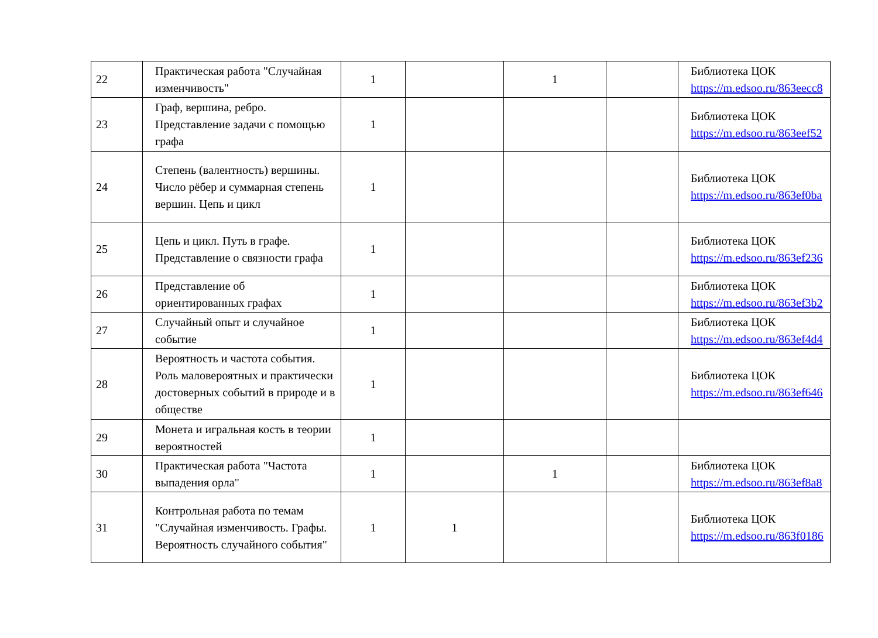| 22 | Практическая работа "Случайная изменчивость" | 1 | | 1 | | Библиотека ЦОК https://m.edsoo.ru/863eecc8 |
| 23 | Граф, вершина, ребро. Представление задачи с помощью графа | 1 | | | | Библиотека ЦОК https://m.edsoo.ru/863eef52 |
| 24 | Степень (валентность) вершины. Число рёбер и суммарная степень вершин. Цепь и цикл | 1 | | | | Библиотека ЦОК https://m.edsoo.ru/863ef0ba |
| 25 | Цепь и цикл. Путь в графе. Представление о связности графа | 1 | | | | Библиотека ЦОК https://m.edsoo.ru/863ef236 |
| 26 | Представление об ориентированных графах | 1 | | | | Библиотека ЦОК https://m.edsoo.ru/863ef3b2 |
| 27 | Случайный опыт и случайное событие | 1 | | | | Библиотека ЦОК https://m.edsoo.ru/863ef4d4 |
| 28 | Вероятность и частота события. Роль маловероятных и практически достоверных событий в природе и в обществе | 1 | | | | Библиотека ЦОК https://m.edsoo.ru/863ef646 |
| 29 | Монета и игральная кость в теории вероятностей | 1 | | | | |
| 30 | Практическая работа "Частота выпадения орла" | 1 | | 1 | | Библиотека ЦОК https://m.edsoo.ru/863ef8a8 |
| 31 | Контрольная работа по темам "Случайная изменчивость. Графы. Вероятность случайного события" | 1 | 1 | | | Библиотека ЦОК https://m.edsoo.ru/863f0186 |